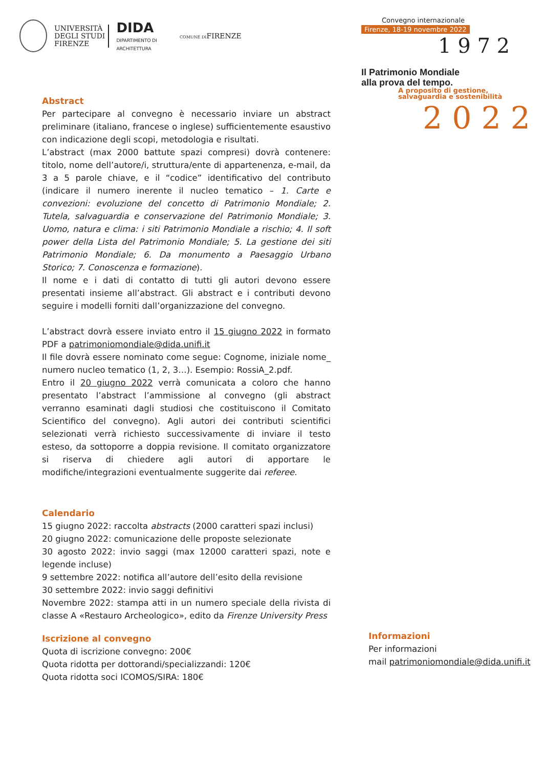UNIVERSITÀ
DEGLI STUDI
FIRENZE
DIDA
DIPARTIMENTO DI
ARCHITETTURA
COMUNE DIFIRENZE
Convegno internazionale
Firenze, 18-19 novembre 2022
1 9 7 2
Il Patrimonio Mondiale
alla prova del tempo.
A proposito di gestione,
salvaguardia e sostenibilità
2 0 2 2
Abstract
Per partecipare al convegno è necessario inviare un abstract preliminare (italiano, francese o inglese) sufficientemente esaustivo con indicazione degli scopi, metodologia e risultati.
L’abstract (max 2000 battute spazi compresi) dovrà contenere: titolo, nome dell’autore/i, struttura/ente di appartenenza, e-mail, da 3 a 5 parole chiave, e il “codice” identificativo del contributo (indicare il numero inerente il nucleo tematico – 1. Carte e convezioni: evoluzione del concetto di Patrimonio Mondiale; 2. Tutela, salvaguardia e conservazione del Patrimonio Mondiale; 3. Uomo, natura e clima: i siti Patrimonio Mondiale a rischio; 4. Il soft power della Lista del Patrimonio Mondiale; 5. La gestione dei siti Patrimonio Mondiale; 6. Da monumento a Paesaggio Urbano Storico; 7. Conoscenza e formazione).
Il nome e i dati di contatto di tutti gli autori devono essere presentati insieme all’abstract. Gli abstract e i contributi devono seguire i modelli forniti dall’organizzazione del convegno.
L’abstract dovrà essere inviato entro il 15 giugno 2022 in formato PDF a patrimoniomondiale@dida.unifi.it
Il file dovrà essere nominato come segue: Cognome, iniziale nome_ numero nucleo tematico (1, 2, 3…). Esempio: RossiA_2.pdf.
Entro il 20 giugno 2022 verrà comunicata a coloro che hanno presentato l’abstract l’ammissione al convegno (gli abstract verranno esaminati dagli studiosi che costituiscono il Comitato Scientifico del convegno). Agli autori dei contributi scientifici selezionati verrà richiesto successivamente di inviare il testo esteso, da sottoporre a doppia revisione. Il comitato organizzatore si riserva di chiedere agli autori di apportare le modifiche/integrazioni eventualmente suggerite dai referee.
Calendario
15 giugno 2022: raccolta abstracts (2000 caratteri spazi inclusi)
20 giugno 2022: comunicazione delle proposte selezionate
30 agosto 2022: invio saggi (max 12000 caratteri spazi, note e legende incluse)
9 settembre 2022: notifica all’autore dell’esito della revisione
30 settembre 2022: invio saggi definitivi
Novembre 2022: stampa atti in un numero speciale della rivista di classe A «Restauro Archeologico», edito da Firenze University Press
Iscrizione al convegno
Quota di iscrizione convegno: 200€
Quota ridotta per dottorandi/specializzandi: 120€
Quota ridotta soci ICOMOS/SIRA: 180€
Informazioni
Per informazioni
mail patrimoniomondiale@dida.unifi.it